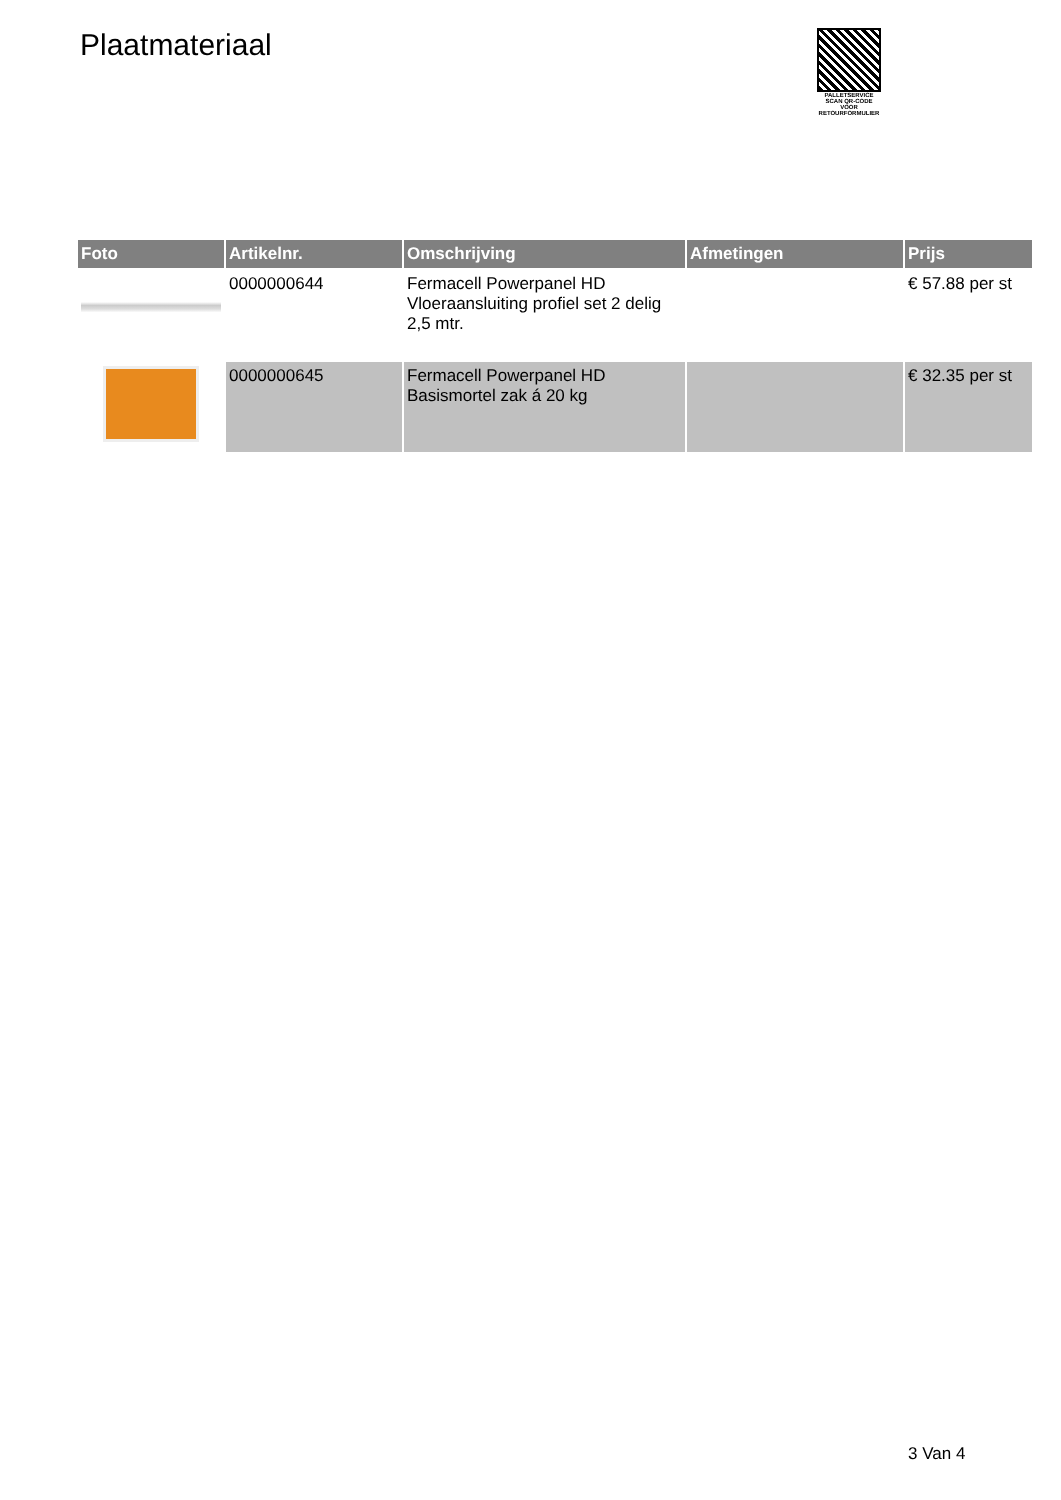Plaatmateriaal
PALLETSERVICE
SCAN QR-CODE VOOR RETOURFORMULIER
| Foto | Artikelnr. | Omschrijving | Afmetingen | Prijs |
| --- | --- | --- | --- | --- |
| | 0000000644 | Fermacell Powerpanel HD Vloeraansluiting profiel set 2 delig 2,5 mtr. | | € 57.88 per st |
| | 0000000645 | Fermacell Powerpanel HD Basismortel zak á 20 kg | | € 32.35 per st |
3 Van 4